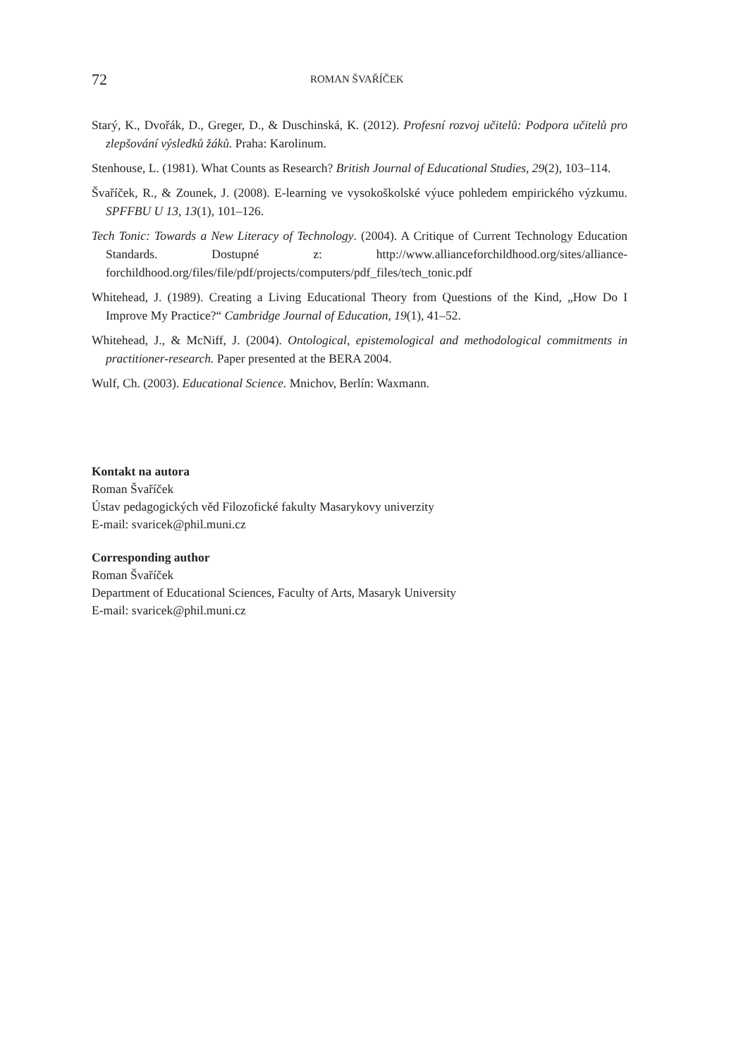72 ROMAN ŠVAŘÍČEK
Starý, K., Dvořák, D., Greger, D., & Duschinská, K. (2012). Profesní rozvoj učitelů: Podpora učitelů pro zlepšování výsledků žáků. Praha: Karolinum.
Stenhouse, L. (1981). What Counts as Research? British Journal of Educational Studies, 29(2), 103–114.
Švaříček, R., & Zounek, J. (2008). E-learning ve vysokoškolské výuce pohledem empirického výzkumu. SPFFBU U 13, 13(1), 101–126.
Tech Tonic: Towards a New Literacy of Technology. (2004). A Critique of Current Technology Education Standards. Dostupné z: http://www.allianceforchildhood.org/sites/alliance-forchildhood.org/files/file/pdf/projects/computers/pdf_files/tech_tonic.pdf
Whitehead, J. (1989). Creating a Living Educational Theory from Questions of the Kind, „How Do I Improve My Practice?“ Cambridge Journal of Education, 19(1), 41–52.
Whitehead, J., & McNiff, J. (2004). Ontological, epistemological and methodological commitments in practitioner-research. Paper presented at the BERA 2004.
Wulf, Ch. (2003). Educational Science. Mnichov, Berlín: Waxmann.
Kontakt na autora
Roman Švaříček
Ústav pedagogických věd Filozofické fakulty Masarykovy univerzity
E-mail: svaricek@phil.muni.cz
Corresponding author
Roman Švaříček
Department of Educational Sciences, Faculty of Arts, Masaryk University
E-mail: svaricek@phil.muni.cz